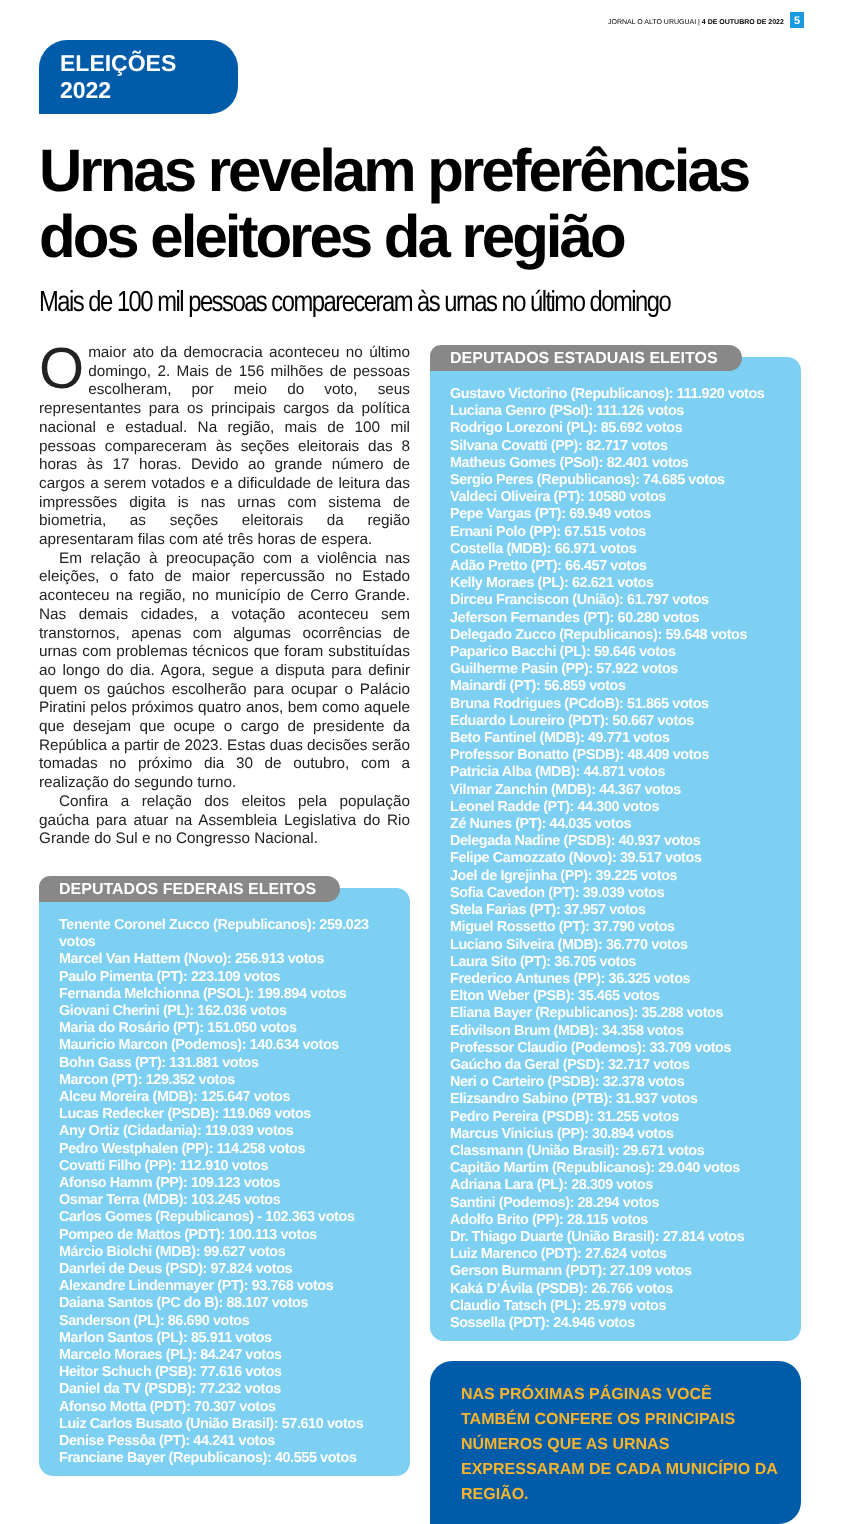JORNAL O ALTO URUGUAI | 4 DE OUTUBRO DE 2022 5
ELEIÇÕES 2022
Urnas revelam preferências dos eleitores da região
Mais de 100 mil pessoas compareceram às urnas no último domingo
Omaior ato da democracia aconteceu no último domingo, 2. Mais de 156 milhões de pessoas escolheram, por meio do voto, seus representantes para os principais cargos da política nacional e estadual. Na região, mais de 100 mil pessoas compareceram às seções eleitorais das 8 horas às 17 horas. Devido ao grande número de cargos a serem votados e a dificuldade de leitura das impressões digita is nas urnas com sistema de biometria, as seções eleitorais da região apresentaram filas com até três horas de espera.
Em relação à preocupação com a violência nas eleições, o fato de maior repercussão no Estado aconteceu na região, no município de Cerro Grande. Nas demais cidades, a votação aconteceu sem transtornos, apenas com algumas ocorrências de urnas com problemas técnicos que foram substituídas ao longo do dia. Agora, segue a disputa para definir quem os gaúchos escolherão para ocupar o Palácio Piratini pelos próximos quatro anos, bem como aquele que desejam que ocupe o cargo de presidente da República a partir de 2023. Estas duas decisões serão tomadas no próximo dia 30 de outubro, com a realização do segundo turno.
Confira a relação dos eleitos pela população gaúcha para atuar na Assembleia Legislativa do Rio Grande do Sul e no Congresso Nacional.
DEPUTADOS FEDERAIS ELEITOS
Tenente Coronel Zucco (Republicanos): 259.023 votos
Marcel Van Hattem (Novo): 256.913 votos
Paulo Pimenta (PT): 223.109 votos
Fernanda Melchionna (PSOL): 199.894 votos
Giovani Cherini (PL): 162.036 votos
Maria do Rosário (PT): 151.050 votos
Mauricio Marcon (Podemos): 140.634 votos
Bohn Gass (PT): 131.881 votos
Marcon (PT): 129.352 votos
Alceu Moreira (MDB): 125.647 votos
Lucas Redecker (PSDB): 119.069 votos
Any Ortiz (Cidadania): 119.039 votos
Pedro Westphalen (PP): 114.258 votos
Covatti Filho (PP): 112.910 votos
Afonso Hamm (PP): 109.123 votos
Osmar Terra (MDB): 103.245 votos
Carlos Gomes (Republicanos) - 102.363 votos
Pompeo de Mattos (PDT): 100.113 votos
Márcio Biolchi (MDB): 99.627 votos
Danrlei de Deus (PSD): 97.824 votos
Alexandre Lindenmayer (PT): 93.768 votos
Daiana Santos (PC do B): 88.107 votos
Sanderson (PL): 86.690 votos
Marlon Santos (PL): 85.911 votos
Marcelo Moraes (PL): 84.247 votos
Heitor Schuch (PSB): 77.616 votos
Daniel da TV (PSDB): 77.232 votos
Afonso Motta (PDT): 70.307 votos
Luiz Carlos Busato (União Brasil): 57.610 votos
Denise Pessôa (PT): 44.241 votos
Franciane Bayer (Republicanos): 40.555 votos
DEPUTADOS ESTADUAIS ELEITOS
Gustavo Victorino (Republicanos): 111.920 votos
Luciana Genro (PSol): 111.126 votos
Rodrigo Lorezoni (PL): 85.692 votos
Silvana Covatti (PP): 82.717 votos
Matheus Gomes (PSol): 82.401 votos
Sergio Peres (Republicanos): 74.685 votos
Valdeci Oliveira (PT): 10580 votos
Pepe Vargas (PT): 69.949 votos
Ernani Polo (PP): 67.515 votos
Costella (MDB): 66.971 votos
Adão Pretto (PT): 66.457 votos
Kelly Moraes (PL): 62.621 votos
Dirceu Franciscon (União): 61.797 votos
Jeferson Fernandes (PT): 60.280 votos
Delegado Zucco (Republicanos): 59.648 votos
Paparico Bacchi (PL): 59.646 votos
Guilherme Pasin (PP): 57.922 votos
Mainardi (PT): 56.859 votos
Bruna Rodrigues (PCdoB): 51.865 votos
Eduardo Loureiro (PDT): 50.667 votos
Beto Fantinel (MDB): 49.771 votos
Professor Bonatto (PSDB): 48.409 votos
Patricia Alba (MDB): 44.871 votos
Vilmar Zanchin (MDB): 44.367 votos
Leonel Radde (PT): 44.300 votos
Zé Nunes (PT): 44.035 votos
Delegada Nadine (PSDB): 40.937 votos
Felipe Camozzato (Novo): 39.517 votos
Joel de Igrejinha (PP): 39.225 votos
Sofia Cavedon (PT): 39.039 votos
Stela Farias (PT): 37.957 votos
Miguel Rossetto (PT): 37.790 votos
Luciano Silveira (MDB): 36.770 votos
Laura Sito (PT): 36.705 votos
Frederico Antunes (PP): 36.325 votos
Elton Weber (PSB): 35.465 votos
Eliana Bayer (Republicanos): 35.288 votos
Edivilson Brum (MDB): 34.358 votos
Professor Claudio (Podemos): 33.709 votos
Gaúcho da Geral (PSD): 32.717 votos
Neri o Carteiro (PSDB): 32.378 votos
Elizsandro Sabino (PTB): 31.937 votos
Pedro Pereira (PSDB): 31.255 votos
Marcus Vinicius (PP): 30.894 votos
Classmann (União Brasil): 29.671 votos
Capitão Martim (Republicanos): 29.040 votos
Adriana Lara (PL): 28.309 votos
Santini (Podemos): 28.294 votos
Adolfo Brito (PP): 28.115 votos
Dr. Thiago Duarte (União Brasil): 27.814 votos
Luiz Marenco (PDT): 27.624 votos
Gerson Burmann (PDT): 27.109 votos
Kaká D’Ávila (PSDB): 26.766 votos
Claudio Tatsch (PL): 25.979 votos
Sossella (PDT): 24.946 votos
NAS PRÓXIMAS PÁGINAS VOCÊ TAMBÉM CONFERE OS PRINCIPAIS NÚMEROS QUE AS URNAS EXPRESSARAM DE CADA MUNICÍPIO DA REGIÃO.